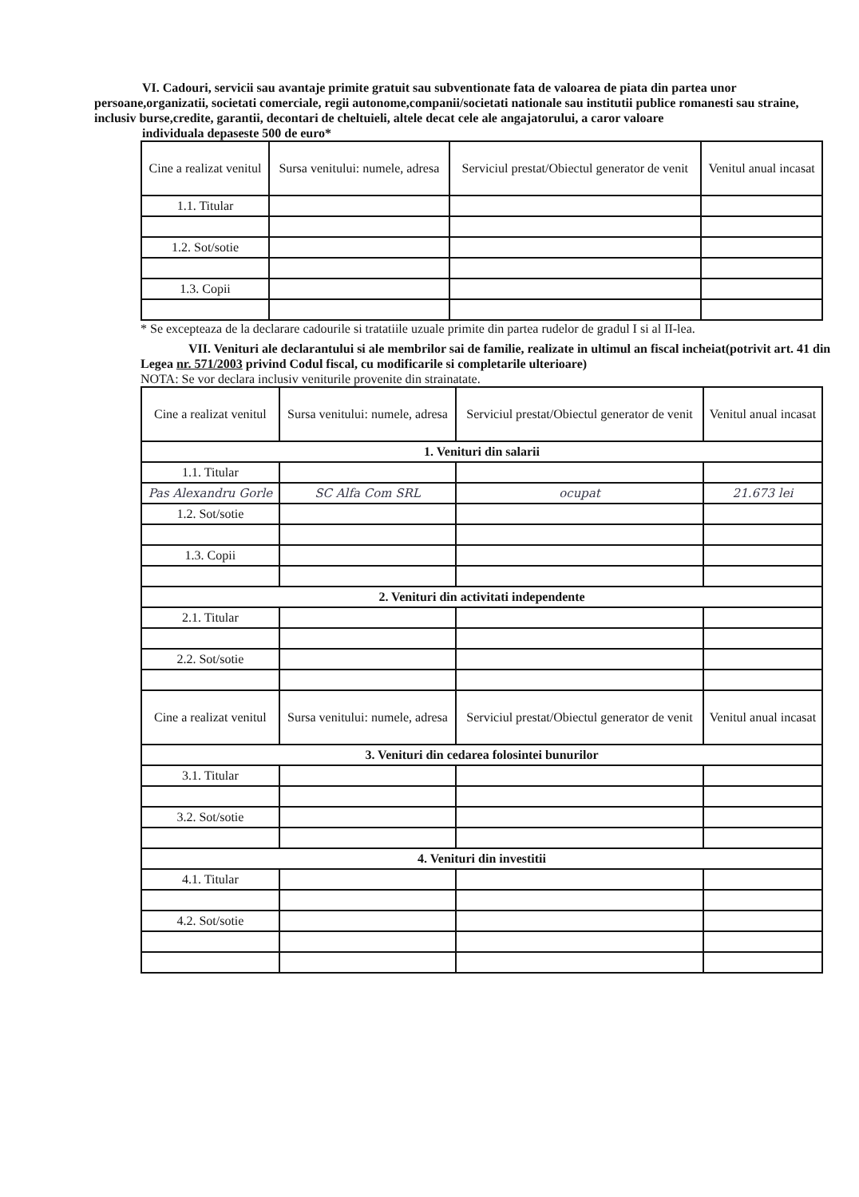VI. Cadouri, servicii sau avantaje primite gratuit sau subventionate fata de valoarea de piata din partea unor persoane,organizatii, societati comerciale, regii autonome,companii/societati nationale sau institutii publice romanesti sau straine, inclusiv burse,credite, garantii, decontari de cheltuieli, altele decat cele ale angajatorului, a caror valoare
individuala depaseste 500 de euro*
| Cine a realizat venitul | Sursa venitului: numele, adresa | Serviciul prestat/Obiectul generator de venit | Venitul anual incasat |
| --- | --- | --- | --- |
| 1.1. Titular | | | |
| 1.2. Sot/sotie | | | |
| 1.3. Copii | | | |
* Se excepteaza de la declarare cadourile si tratatiile uzuale primite din partea rudelor de gradul I si al II-lea.
VII. Venituri ale declarantului si ale membrilor sai de familie, realizate in ultimul an fiscal incheiat(potrivit art. 41 din Legea nr. 571/2003 privind Codul fiscal, cu modificarile si completarile ulterioare)
NOTA: Se vor declara inclusiv veniturile provenite din strainatate.
| Cine a realizat venitul | Sursa venitului: numele, adresa | Serviciul prestat/Obiectul generator de venit | Venitul anual incasat |
| --- | --- | --- | --- |
| 1. Venituri din salarii | | | |
| 1.1. Titular | | | |
| Pas Alexandru Gorle | SC Alfa Com SRL | ocupat | 21.673 lei |
| 1.2. Sot/sotie | | | |
| 1.3. Copii | | | |
| 2. Venituri din activitati independente | | | |
| 2.1. Titular | | | |
| 2.2. Sot/sotie | | | |
| Cine a realizat venitul | Sursa venitului: numele, adresa | Serviciul prestat/Obiectul generator de venit | Venitul anual incasat |
| 3. Venituri din cedarea folosintei bunurilor | | | |
| 3.1. Titular | | | |
| 3.2. Sot/sotie | | | |
| 4. Venituri din investitii | | | |
| 4.1. Titular | | | |
| 4.2. Sot/sotie | | | |